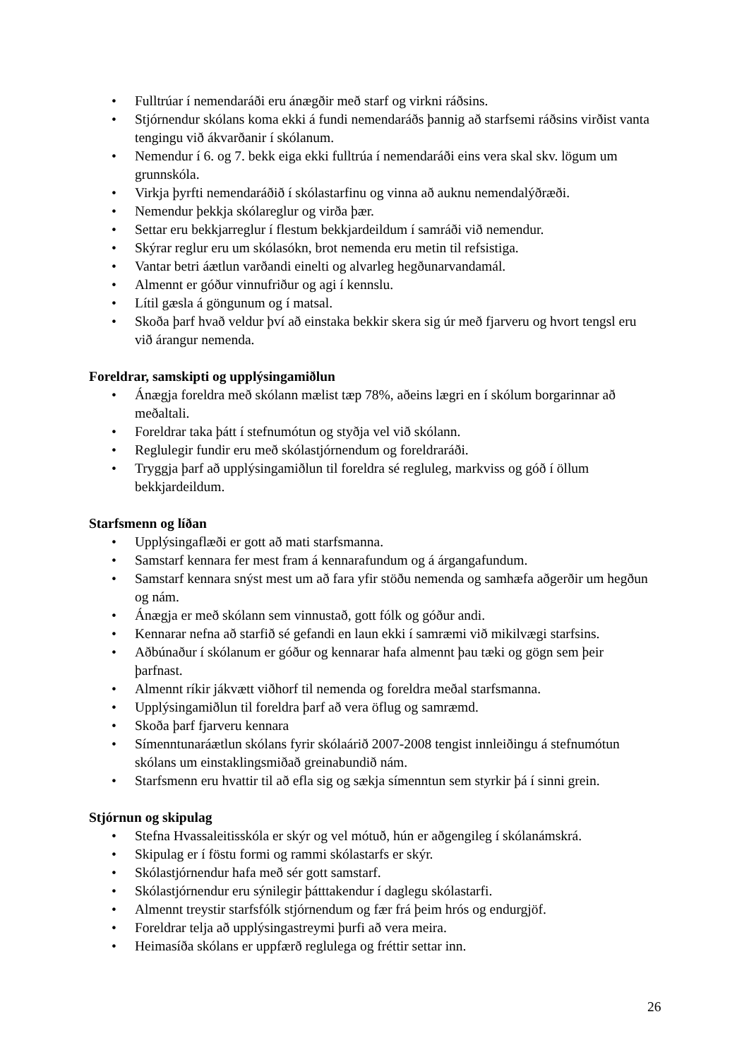• Fulltrúar í nemendaráði eru ánægðir með starf og virkni ráðsins.
• Stjórnendur skólans koma ekki á fundi nemendaráðs þannig að starfsemi ráðsins virðist vanta tengingu við ákvarðanir í skólanum.
• Nemendur í 6. og 7. bekk eiga ekki fulltrúa í nemendaráði eins vera skal skv. lögum um grunnskóla.
• Virkja þyrfti nemendaráðið í skólastarfinu og vinna að auknu nemendalýðræði.
• Nemendur þekkja skólareglur og virða þær.
• Settar eru bekkjarreglur í flestum bekkjardeildum í samráði við nemendur.
• Skýrar reglur eru um skólasókn, brot nemenda eru metin til refsistiga.
• Vantar betri áætlun varðandi einelti og alvarleg hegðunarvandamál.
• Almennt er góður vinnufriður og agi í kennslu.
• Lítil gæsla á göngunum og í matsal.
• Skoða þarf hvað veldur því að einstaka bekkir skera sig úr með fjarveru og hvort tengsl eru við árangur nemenda.
Foreldrar, samskipti og upplýsingamiðlun
• Ánægja foreldra með skólann mælist tæp 78%, aðeins lægri en í skólum borgarinnar að meðaltali.
• Foreldrar taka þátt í stefnumótun og styðja vel við skólann.
• Reglulegir fundir eru með skólastjórnendum og foreldraráði.
• Tryggja þarf að upplýsingamiðlun til foreldra sé regluleg, markviss og góð í öllum bekkjardeildum.
Starfsmenn og líðan
• Upplýsingaflæði er gott að mati starfsmanna.
• Samstarf kennara fer mest fram á kennarafundum og á árgangafundum.
• Samstarf kennara snýst mest um að fara yfir stöðu nemenda og samhæfa aðgerðir um hegðun og nám.
• Ánægja er með skólann sem vinnustað, gott fólk og góður andi.
• Kennarar nefna að starfið sé gefandi en laun ekki í samræmi við mikilvægi starfsins.
• Aðbúnaður í skólanum er góður og kennarar hafa almennt þau tæki og gögn sem þeir þarfnast.
• Almennt ríkir jákvætt viðhorf til nemenda og foreldra meðal starfsmanna.
• Upplýsingamiðlun til foreldra þarf að vera öflug og samræmd.
• Skoða þarf fjarveru kennara
• Símenntunaráætlun skólans fyrir skólaárið 2007-2008 tengist innleiðingu á stefnumótun skólans um einstaklingsmiðað greinabundið nám.
• Starfsmenn eru hvattir til að efla sig og sækja símenntun sem styrkir þá í sinni grein.
Stjórnun og skipulag
• Stefna Hvassaleitisskóla er skýr og vel mótuð, hún er aðgengileg í skólanámskrá.
• Skipulag er í föstu formi og rammi skólastarfs er skýr.
• Skólastjórnendur hafa með sér gott samstarf.
• Skólastjórnendur eru sýnilegir þátttakendur í daglegu skólastarfi.
• Almennt treystir starfsfólk stjórnendum og fær frá þeim hrós og endurgjöf.
• Foreldrar telja að upplýsingastreymi þurfi að vera meira.
• Heimasíða skólans er uppfærð reglulega og fréttir settar inn.
26